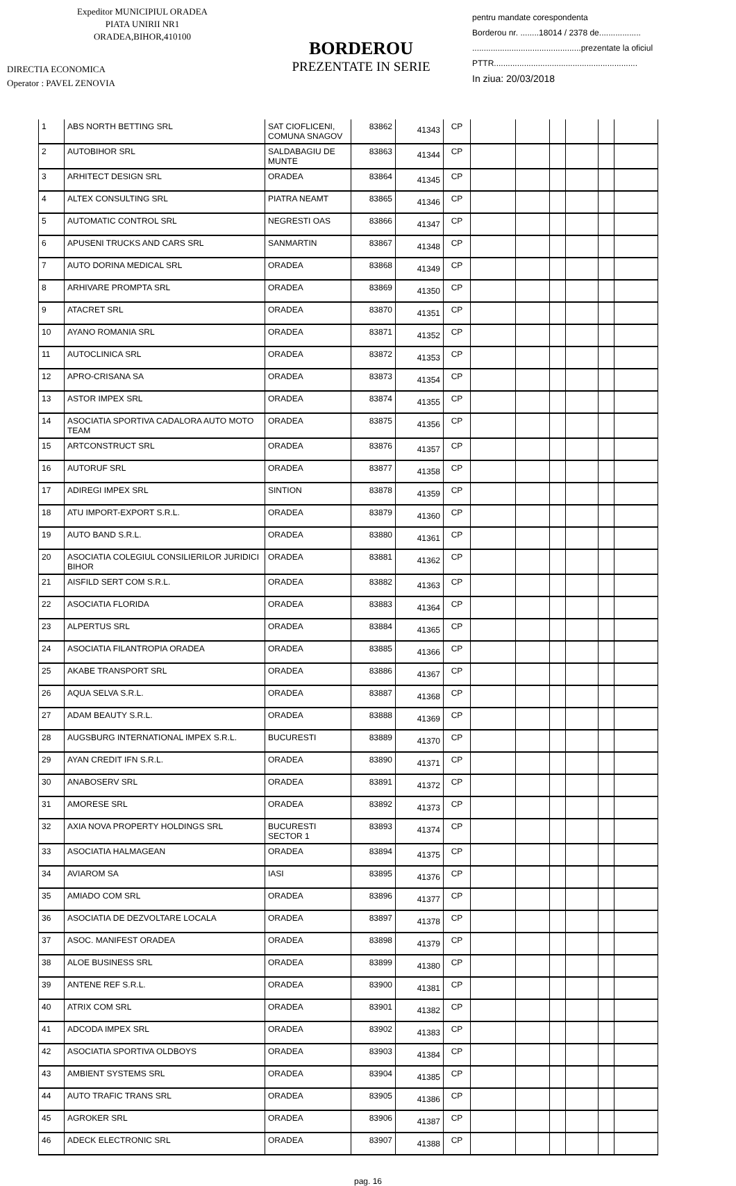Expeditor MUNICIPIUL ORADEA
PIATA UNIRII NR1
ORADEA,BIHOR,410100
DIRECTIA ECONOMICA
Operator : PAVEL ZENOVIA
BORDEROU
PREZENTATE IN SERIE
pentru mandate corespondenta
Borderou nr. ........18014 / 2378 de..................
...............................................prezentate la oficiul
PTTR..............................................................
In ziua: 20/03/2018
| 1 | ABS NORTH BETTING SRL | SAT CIOFLICENI, COMUNA SNAGOV | 83862 | 41343 | CP | | | | | | |
| 2 | AUTOBIHOR SRL | SALDABAGIU DE MUNTE | 83863 | 41344 | CP | | | | | | |
| 3 | ARHITECT DESIGN SRL | ORADEA | 83864 | 41345 | CP | | | | | | |
| 4 | ALTEX CONSULTING SRL | PIATRA NEAMT | 83865 | 41346 | CP | | | | | | |
| 5 | AUTOMATIC CONTROL SRL | NEGRESTI OAS | 83866 | 41347 | CP | | | | | | |
| 6 | APUSENI TRUCKS AND CARS SRL | SANMARTIN | 83867 | 41348 | CP | | | | | | |
| 7 | AUTO DORINA MEDICAL SRL | ORADEA | 83868 | 41349 | CP | | | | | | |
| 8 | ARHIVARE PROMPTA SRL | ORADEA | 83869 | 41350 | CP | | | | | | |
| 9 | ATACRET SRL | ORADEA | 83870 | 41351 | CP | | | | | | |
| 10 | AYANO ROMANIA SRL | ORADEA | 83871 | 41352 | CP | | | | | | |
| 11 | AUTOCLINICA SRL | ORADEA | 83872 | 41353 | CP | | | | | | |
| 12 | APRO-CRISANA SA | ORADEA | 83873 | 41354 | CP | | | | | | |
| 13 | ASTOR IMPEX SRL | ORADEA | 83874 | 41355 | CP | | | | | | |
| 14 | ASOCIATIA SPORTIVA CADALORA AUTO MOTO TEAM | ORADEA | 83875 | 41356 | CP | | | | | | |
| 15 | ARTCONSTRUCT SRL | ORADEA | 83876 | 41357 | CP | | | | | | |
| 16 | AUTORUF SRL | ORADEA | 83877 | 41358 | CP | | | | | | |
| 17 | ADIREGI IMPEX SRL | SINTION | 83878 | 41359 | CP | | | | | | |
| 18 | ATU IMPORT-EXPORT S.R.L. | ORADEA | 83879 | 41360 | CP | | | | | | |
| 19 | AUTO BAND S.R.L. | ORADEA | 83880 | 41361 | CP | | | | | | |
| 20 | ASOCIATIA COLEGIUL CONSILIERILOR JURIDICI BIHOR | ORADEA | 83881 | 41362 | CP | | | | | | |
| 21 | AISFILD SERT COM S.R.L. | ORADEA | 83882 | 41363 | CP | | | | | | |
| 22 | ASOCIATIA FLORIDA | ORADEA | 83883 | 41364 | CP | | | | | | |
| 23 | ALPERTUS SRL | ORADEA | 83884 | 41365 | CP | | | | | | |
| 24 | ASOCIATIA FILANTROPIA ORADEA | ORADEA | 83885 | 41366 | CP | | | | | | |
| 25 | AKABE TRANSPORT SRL | ORADEA | 83886 | 41367 | CP | | | | | | |
| 26 | AQUA SELVA S.R.L. | ORADEA | 83887 | 41368 | CP | | | | | | |
| 27 | ADAM BEAUTY S.R.L. | ORADEA | 83888 | 41369 | CP | | | | | | |
| 28 | AUGSBURG INTERNATIONAL IMPEX S.R.L. | BUCURESTI | 83889 | 41370 | CP | | | | | | |
| 29 | AYAN CREDIT IFN S.R.L. | ORADEA | 83890 | 41371 | CP | | | | | | |
| 30 | ANABOSERV SRL | ORADEA | 83891 | 41372 | CP | | | | | | |
| 31 | AMORESE SRL | ORADEA | 83892 | 41373 | CP | | | | | | |
| 32 | AXIA NOVA PROPERTY HOLDINGS SRL | BUCURESTI SECTOR 1 | 83893 | 41374 | CP | | | | | | |
| 33 | ASOCIATIA HALMAGEAN | ORADEA | 83894 | 41375 | CP | | | | | | |
| 34 | AVIAROM SA | IASI | 83895 | 41376 | CP | | | | | | |
| 35 | AMIADO COM SRL | ORADEA | 83896 | 41377 | CP | | | | | | |
| 36 | ASOCIATIA DE DEZVOLTARE LOCALA | ORADEA | 83897 | 41378 | CP | | | | | | |
| 37 | ASOC. MANIFEST ORADEA | ORADEA | 83898 | 41379 | CP | | | | | | |
| 38 | ALOE BUSINESS SRL | ORADEA | 83899 | 41380 | CP | | | | | | |
| 39 | ANTENE REF S.R.L. | ORADEA | 83900 | 41381 | CP | | | | | | |
| 40 | ATRIX COM SRL | ORADEA | 83901 | 41382 | CP | | | | | | |
| 41 | ADCODA IMPEX SRL | ORADEA | 83902 | 41383 | CP | | | | | | |
| 42 | ASOCIATIA SPORTIVA OLDBOYS | ORADEA | 83903 | 41384 | CP | | | | | | |
| 43 | AMBIENT SYSTEMS SRL | ORADEA | 83904 | 41385 | CP | | | | | | |
| 44 | AUTO TRAFIC TRANS SRL | ORADEA | 83905 | 41386 | CP | | | | | | |
| 45 | AGROKER SRL | ORADEA | 83906 | 41387 | CP | | | | | | |
| 46 | ADECK ELECTRONIC SRL | ORADEA | 83907 | 41388 | CP | | | | | | |
pag. 16